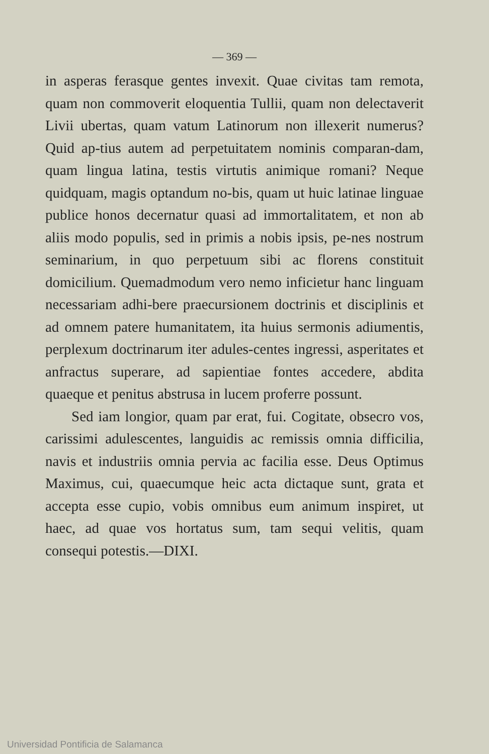— 369 —
in asperas ferasque gentes invexit. Quae civitas tam remota, quam non commoverit eloquentia Tullii, quam non delectaverit Livii ubertas, quam vatum Latinorum non illexerit numerus? Quid ap-tius autem ad perpetuitatem nominis comparan-dam, quam lingua latina, testis virtutis animique romani? Neque quidquam, magis optandum no-bis, quam ut huic latinae linguae publice honos decernatur quasi ad immortalitatem, et non ab aliis modo populis, sed in primis a nobis ipsis, pe-nes nostrum seminarium, in quo perpetuum sibi ac florens constituit domicilium. Quemadmodum vero nemo inficietur hanc linguam necessariam adhi-bere praecursionem doctrinis et disciplinis et ad omnem patere humanitatem, ita huius sermonis adiumentis, perplexum doctrinarum iter adules-centes ingressi, asperitates et anfractus superare, ad sapientiae fontes accedere, abdita quaeque et penitus abstrusa in lucem proferre possunt.
Sed iam longior, quam par erat, fui. Cogitate, obsecro vos, carissimi adulescentes, languidis ac remissis omnia difficilia, navis et industriis omnia pervia ac facilia esse. Deus Optimus Maximus, cui, quaecumque heic acta dictaque sunt, grata et accepta esse cupio, vobis omnibus eum animum inspiret, ut haec, ad quae vos hortatus sum, tam sequi velitis, quam consequi potestis.—DIXI.
Universidad Pontificia de Salamanca